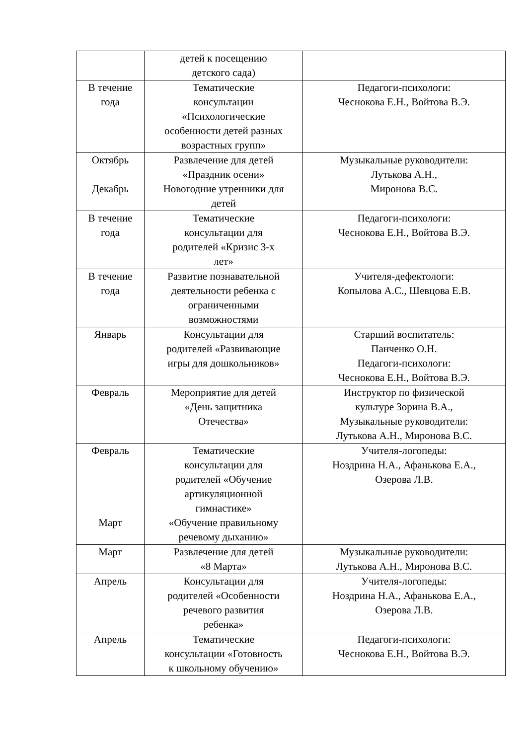| | детей к посещению детского сада) | |
| В течение года | Тематические консультации «Психологические особенности детей разных возрастных групп» | Педагоги-психологи: Чеснокова Е.Н., Войтова В.Э. |
| Октябрь Декабрь | Развлечение для детей «Праздник осени» Новогодние утренники для детей | Музыкальные руководители: Лутькова А.Н., Миронова В.С. |
| В течение года | Тематические консультации для родителей «Кризис 3-х лет» | Педагоги-психологи: Чеснокова Е.Н., Войтова В.Э. |
| В течение года | Развитие познавательной деятельности ребенка с ограниченными возможностями | Учителя-дефектологи: Копылова А.С., Шевцова Е.В. |
| Январь | Консультации для родителей «Развивающие игры для дошкольников» | Старший воспитатель: Панченко О.Н. Педагоги-психологи: Чеснокова Е.Н., Войтова В.Э. |
| Февраль | Мероприятие для детей «День защитника Отечества» | Инструктор по физической культуре Зорина В.А., Музыкальные руководители: Лутькова А.Н., Миронова В.С. |
| Февраль Март | Тематические консультации для родителей «Обучение артикуляционной гимнастике» «Обучение правильному речевому дыханию» | Учителя-логопеды: Ноздрина Н.А., Афанькова Е.А., Озерова Л.В. |
| Март | Развлечение для детей «8 Марта» | Музыкальные руководители: Лутькова А.Н., Миронова В.С. |
| Апрель | Консультации для родителей «Особенности речевого развития ребенка» | Учителя-логопеды: Ноздрина Н.А., Афанькова Е.А., Озерова Л.В. |
| Апрель | Тематические консультации «Готовность к школьному обучению» | Педагоги-психологи: Чеснокова Е.Н., Войтова В.Э. |